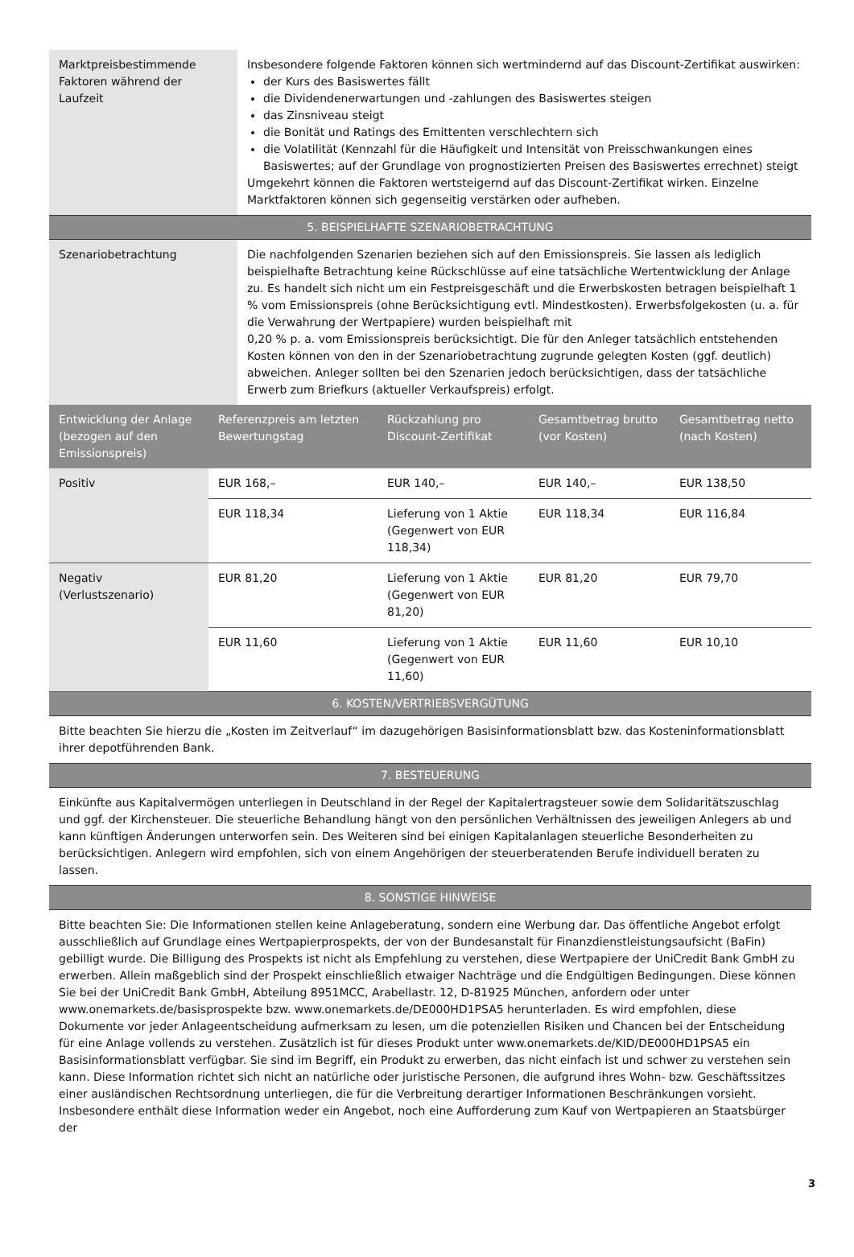| Marktpreisbestimmende Faktoren während der Laufzeit | Insbesondere folgende Faktoren können sich wertmindernd auf das Discount-Zertifikat auswirken: der Kurs des Basiswertes fällt die Dividendenerwartungen und -zahlungen des Basiswertes steigen das Zinsniveau steigt die Bonität und Ratings des Emittenten verschlechtern sich die Volatilität (Kennzahl für die Häufigkeit und Intensität von Preisschwankungen eines Basiswertes; auf der Grundlage von prognostizierten Preisen des Basiswertes errechnet) steigt Umgekehrt können die Faktoren wertsteigernd auf das Discount-Zertifikat wirken. Einzelne Marktfaktoren können sich gegenseitig verstärken oder aufheben. |
| 5. BEISPIELHAFTE SZENARIOBETRACHTUNG | |
| Szenariobetrachtung | Die nachfolgenden Szenarien beziehen sich auf den Emissionspreis. Sie lassen als lediglich beispielhafte Betrachtung keine Rückschlüsse auf eine tatsächliche Wertentwicklung der Anlage zu. Es handelt sich nicht um ein Festpreisgeschäft und die Erwerbskosten betragen beispielhaft 1 % vom Emissionspreis (ohne Berücksichtigung evtl. Mindestkosten). Erwerbsfolgekosten (u. a. für die Verwahrung der Wertpapiere) wurden beispielhaft mit 0,20 % p. a. vom Emissionspreis berücksichtigt. Die für den Anleger tatsächlich entstehenden Kosten können von den in der Szenariobetrachtung zugrunde gelegten Kosten (ggf. deutlich) abweichen. Anleger sollten bei den Szenarien jedoch berücksichtigen, dass der tatsächliche Erwerb zum Briefkurs (aktueller Verkaufspreis) erfolgt. |
| Entwicklung der Anlage (bezogen auf den Emissionspreis) | Referenzpreis am letzten Bewertungstag | Rückzahlung pro Discount-Zertifikat | Gesamtbetrag brutto (vor Kosten) | Gesamtbetrag netto (nach Kosten) |
| --- | --- | --- | --- | --- |
| Positiv | EUR 168,– | EUR 140,– | EUR 140,– | EUR 138,50 |
| | EUR 118,34 | Lieferung von 1 Aktie (Gegenwert von EUR 118,34) | EUR 118,34 | EUR 116,84 |
| Negativ (Verlustszenario) | EUR 81,20 | Lieferung von 1 Aktie (Gegenwert von EUR 81,20) | EUR 81,20 | EUR 79,70 |
| | EUR 11,60 | Lieferung von 1 Aktie (Gegenwert von EUR 11,60) | EUR 11,60 | EUR 10,10 |
| 6. KOSTEN/VERTRIEBSVERGÜTUNG | | | | |
| Bitte beachten Sie hierzu die „Kosten im Zeitverlauf“ im dazugehörigen Basisinformationsblatt bzw. das Kosteninformationsblatt ihrer depotführenden Bank. | | | | |
| 7. BESTEUERUNG | | | | |
| Einkünfte aus Kapitalvermögen unterliegen in Deutschland in der Regel der Kapitalertragsteuer sowie dem Solidaritätszuschlag und ggf. der Kirchensteuer. Die steuerliche Behandlung hängt von den persönlichen Verhältnissen des jeweiligen Anlegers ab und kann künftigen Änderungen unterworfen sein. Des Weiteren sind bei einigen Kapitalanlagen steuerliche Besonderheiten zu berücksichtigen. Anlegern wird empfohlen, sich von einem Angehörigen der steuerberatenden Berufe individuell beraten zu lassen. | | | | |
| 8. SONSTIGE HINWEISE | | | | |
| Bitte beachten Sie: Die Informationen stellen keine Anlageberatung, sondern eine Werbung dar. Das öffentliche Angebot erfolgt ausschließlich auf Grundlage eines Wertpapierprospekts, der von der Bundesanstalt für Finanzdienstleistungsaufsicht (BaFin) gebilligt wurde. Die Billigung des Prospekts ist nicht als Empfehlung zu verstehen, diese Wertpapiere der UniCredit Bank GmbH zu erwerben. Allein maßgeblich sind der Prospekt einschließlich etwaiger Nachträge und die Endgültigen Bedingungen. Diese können Sie bei der UniCredit Bank GmbH, Abteilung 8951MCC, Arabellastr. 12, D-81925 München, anfordern oder unter www.onemarkets.de/basisprospekte bzw. www.onemarkets.de/DE000HD1PSA5 herunterladen. Es wird empfohlen, diese Dokumente vor jeder Anlageentscheidung aufmerksam zu lesen, um die potenziellen Risiken und Chancen bei der Entscheidung für eine Anlage vollends zu verstehen. Zusätzlich ist für dieses Produkt unter www.onemarkets.de/KID/DE000HD1PSA5 ein Basisinformationsblatt verfügbar. Sie sind im Begriff, ein Produkt zu erwerben, das nicht einfach ist und schwer zu verstehen sein kann. Diese Information richtet sich nicht an natürliche oder juristische Personen, die aufgrund ihres Wohn- bzw. Geschäftssitzes einer ausländischen Rechtsordnung unterliegen, die für die Verbreitung derartiger Informationen Beschränkungen vorsieht. Insbesondere enthält diese Information weder ein Angebot, noch eine Aufforderung zum Kauf von Wertpapieren an Staatsbürger der | | | | |
3